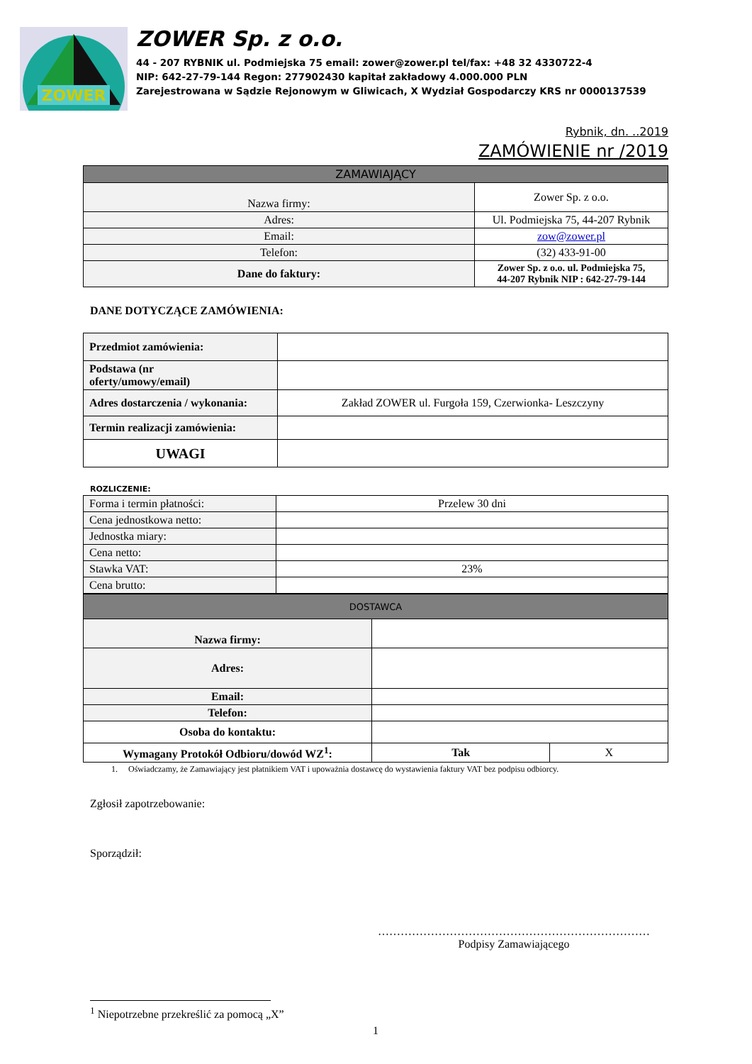ZOWER
ZOWER Sp. z o.o.
44 - 207 RYBNIK ul. Podmiejska 75 email: zower@zower.pl tel/fax: +48 32 4330722-4
NIP: 642-27-79-144 Regon: 277902430 kapitał zakładowy 4.000.000 PLN
Zarejestrowana w Sądzie Rejonowym w Gliwicach, X Wydział Gospodarczy KRS nr 0000137539
Rybnik, dn. ..2019
ZAMÓWIENIE nr /2019
| ZAMAWIAJĄCY | |
| --- | --- |
| Nazwa firmy: | Zower Sp. z o.o. |
| Adres: | Ul. Podmiejska 75, 44-207 Rybnik |
| Email: | zow@zower.pl |
| Telefon: | (32) 433-91-00 |
| Dane do faktury: | Zower Sp. z o.o. ul. Podmiejska 75, 44-207 Rybnik NIP : 642-27-79-144 |
DANE DOTYCZĄCE ZAMÓWIENIA:
| Przedmiot zamówienia: | |
| Podstawa (nr oferty/umowy/email) | |
| Adres dostarczenia / wykonania: | Zakład ZOWER ul. Furgoła 159, Czerwionka- Leszczyny |
| Termin realizacji zamówienia: | |
| UWAGI | |
ROZLICZENIE:
| Forma i termin płatności: | Przelew 30 dni |
| Cena jednostkowa netto: | |
| Jednostka miary: | |
| Cena netto: | |
| Stawka VAT: | 23% |
| Cena brutto: | |
| DOSTAWCA | | |
| --- | --- | --- |
| Nazwa firmy: | | |
| Adres: | | |
| Email: | | |
| Telefon: | | |
| Osoba do kontaktu: | | |
| Wymagany Protokół Odbioru/dowód WZ<sup>1</sup>: | Tak | X |
1. Oświadczamy, że Zamawiający jest płatnikiem VAT i upoważnia dostawcę do wystawienia faktury VAT bez podpisu odbiorcy.
Zgłosił zapotrzebowanie:
Sporządził:
………………………………………………………………
Podpisy Zamawiającego
<sup>1</sup> Niepotrzebne przekreślić za pomocą „X”
1